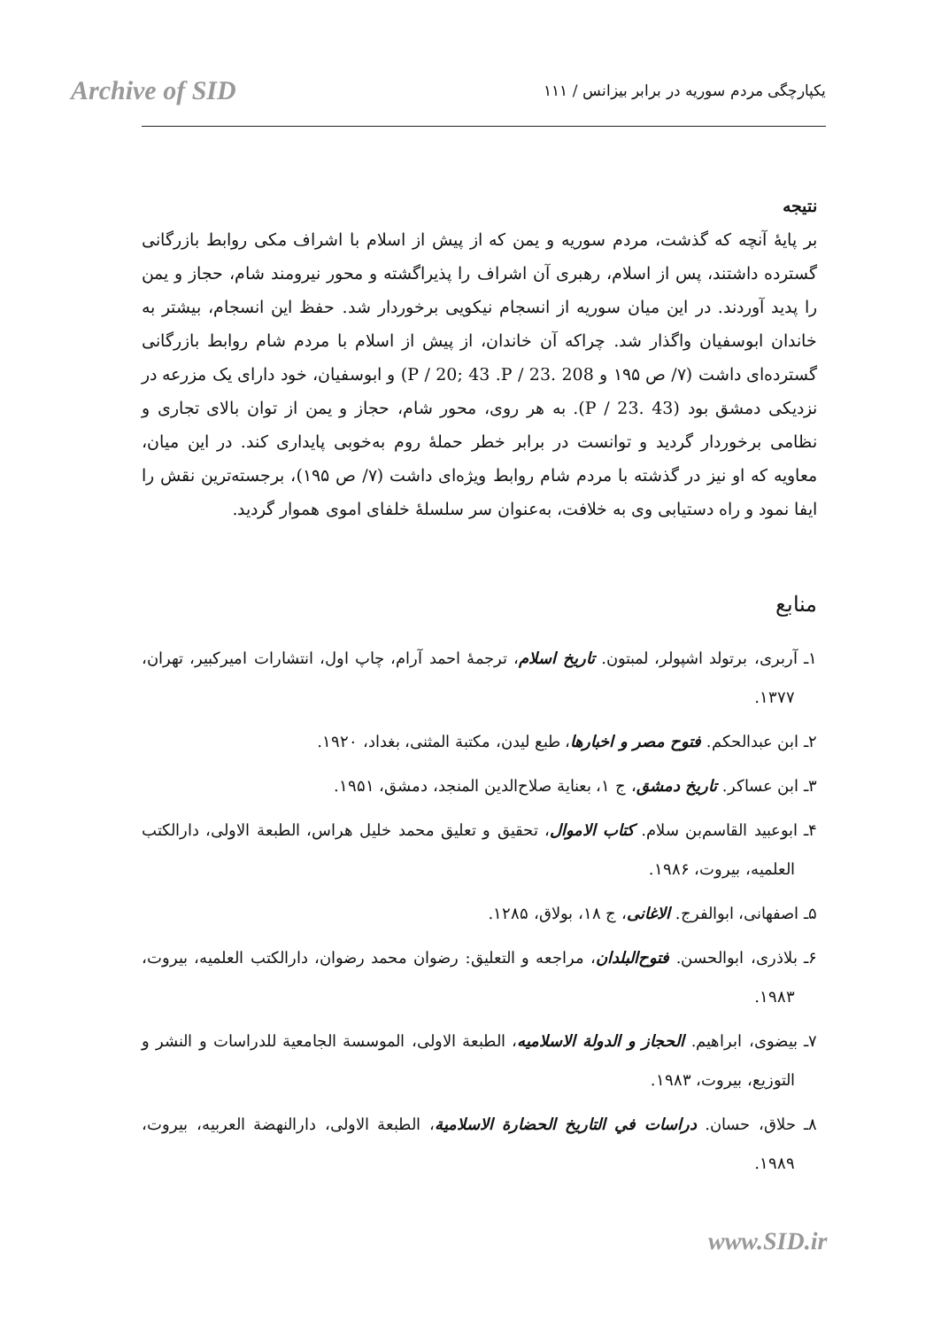Archive of SID
یکپارچگی مردم سوریه در برابر بیزانس / ۱۱۱
نتیجه
بر پایهٔ آنچه که گذشت، مردم سوریه و یمن که از پیش از اسلام با اشراف مکی روابط بازرگانی گسترده داشتند، پس از اسلام، رهبری آن اشراف را پذیراگشته و محور نیرومند شام، حجاز و یمن را پدید آوردند. در این میان سوریه از انسجام نیکویی برخوردار شد. حفظ این انسجام، بیشتر به خاندان ابوسفیان واگذار شد. چراکه آن خاندان، از پیش از اسلام با مردم شام روابط بازرگانی گسترده‌ای داشت (۷/ ص ۱۹۵ و 208 .P / 20; 43 .P / 23) و ابوسفیان، خود دارای یک مزرعه در نزدیکی دمشق بود (43 .P / 23). به هر روی، محور شام، حجاز و یمن از توان بالای تجاری و نظامی برخوردار گردید و توانست در برابر خطر حملهٔ روم به‌خوبی پایداری کند. در این میان، معاویه که او نیز در گذشته با مردم شام روابط ویژه‌ای داشت (۷/ ص ۱۹۵)، برجسته‌ترین نقش را ایفا نمود و راه دستیابی وی به خلافت، به‌عنوان سر سلسلهٔ خلفای اموی هموار گردید.
منابع
۱ـ آربری، برتولد اشپولر، لمبتون. تاریخ اسلام، ترجمهٔ احمد آرام، چاپ اول، انتشارات امیرکبیر، تهران، ۱۳۷۷.
۲ـ ابن عبدالحکم. فتوح مصر و اخبارها، طبع لیدن، مکتبة المثنی، بغداد، ۱۹۲۰.
۳ـ ابن عساکر. تاریخ دمشق، ج ۱، بعنایة صلاح‌الدین المنجد، دمشق، ۱۹۵۱.
۴ـ ابوعبید القاسم‌بن سلام. کتاب الاموال، تحقیق و تعلیق محمد خلیل هراس، الطبعة الاولی، دارالکتب العلمیه، بیروت، ۱۹۸۶.
۵ـ اصفهانی، ابوالفرج. الاغانی، ج ۱۸، بولاق، ۱۲۸۵.
۶ـ بلاذری، ابوالحسن. فتوح‌البلدان، مراجعه و التعلیق: رضوان محمد رضوان، دارالکتب العلمیه، بیروت، ۱۹۸۳.
۷ـ بیضوی، ابراهیم. الحجاز و الدولة الاسلامیه، الطبعة الاولی، الموسسة الجامعیة للدراسات و النشر و التوزیع، بیروت، ۱۹۸۳.
۸ـ حلاق، حسان. دراسات في التاریخ الحضارة الاسلامیة، الطبعة الاولی، دارالنهضة العربیه، بیروت، ۱۹۸۹.
www.SID.ir